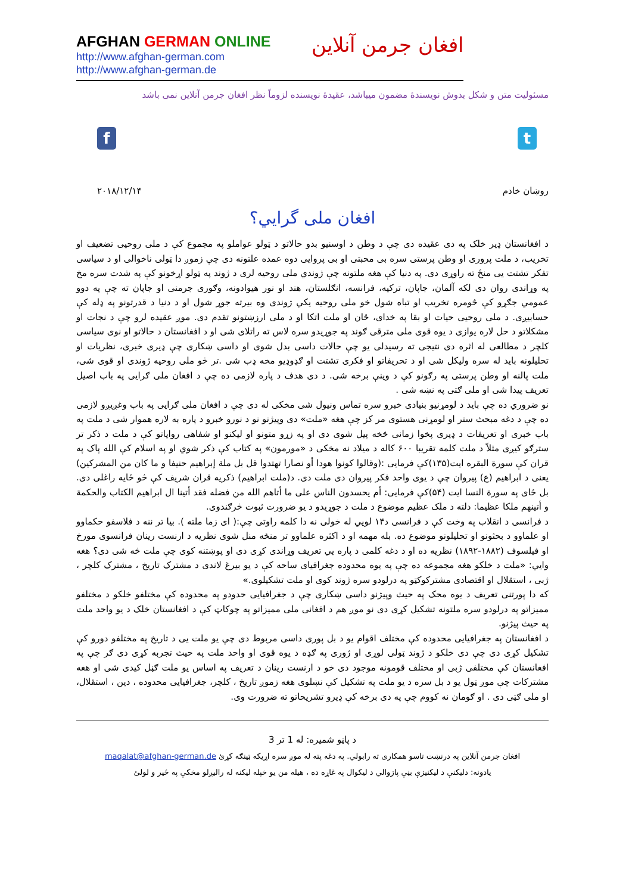AFGHAN GERMAN ONLINE
http://www.afghan-german.com
http://www.afghan-german.de
افغان جرمن آنلاین
مسئولیت متن و شکل بدوش نویسندۀ مضمون میباشد، عقیدۀ نویسنده لزوماً نظر افغان جرمن آنلاین نمی باشد
f t
روښان خادم ۲۰۱۸/۱۲/۱۴
افغان ملی گرایي؟
د افغانستان ډیر خلک په دی عقیده دی چې د وطن د اوسنیو بدو حالاتو د ټولو عواملو په مجموع کې د ملی روحیی تضعیف او تخریب، د ملت پروری او وطن پرستی سره بی محبتی او بی پروایی دوه عمده علتونه دی چې زموږ دا ټولی ناخوالی او د سیاسی تفکر تشتت یی منځ ته راوړی دی. په دنیا کې هغه ملتونه چې ژوندي ملی روحیه لری د ژوند په ټولو اړخونو کې په شدت سره مخ په وړاندی روان دی لکه آلمان، جاپان، ترکیه، فرانسه، انګلستان، هند او نور هیوادونه، وګوری جرمنی او جاپان ته چې په دوو عمومي جګړو کې څومره تخریب او تباه شول خو ملی روحیه یکي ژوندی وه بیرته جوړ شول او د دنیا د قدرتونو په ډله کې حسابیږی. د ملی روحیی حیات او بقا په خدای، ځان او ملت اتکا او د ملی ارزښتونو تقدم دی. موږ عقیده لرو چې د نجات او مشکلاتو د حل لاره یوازی د یوه قوی ملی مترقی ګوند په جوړیدو سره لاس ته راتلای شی او د افغانستان د حالاتو او نوی سیاسی کلچر د مطالعی له اثره دی نتیجی ته رسیدلی یو چې حالات داسی بدل شوی او داسی ښکاری چې ډیری خبری، نظریات او تحلیلونه باید له سره ولیکل شی او د تحریفاتو او فکری تشتت او ګډوډیو مخه ډب شی .تر څو ملی روحیه ژوندی او قوی شی، ملت پالنه او وطن پرستی په رګونو کې د وینې برخه شی. د دی هدف د پاره لازمی ده چې د افغان ملی ګرایی په باب اصیل تعریف پیدا شی او ملی ګتی په نښه شی .
نو ضروري ده چې باید د لومړنیو بنیادی خبرو سره تماس ونیول شی مخکی له دی چې د افغان ملی ګرایی په باب وغږیږو لازمی ده چې د دغه مبحث ستر او لومړنی هستوی مر کز چې هغه «ملت» دی وپیژنو نو د نورو خبرو د پاره به لاره هموار شی د ملت په باب خبری او تعریفات د ډیری پخوا زمانی څخه پیل شوی دی او په زړو متونو او لیکنو او شفاهی روایاتو کې د ملت د ذکر تر سترګو کیږی مثلاً د ملت کلمه تقریبا ۶۰۰ کاله د میلاد نه مخکی د «مورمون» په کتاب کې ذکر شوي او په اسلام کې الله پاک په قران کې سورة البقره ایت(۱۳۵)کې فرمایی :(وقالوا كونوا هودا أو نصارا تهتدوا قل بل ملة إبراهيم حنيفا و ما كان من المشركين) یعنی د ابراهیم (ع) پیروان چې د یوی واحد فکر پیروان دی ملت دی. د(ملت ابراهیم) ذکریه قران شریف کې څو ځایه راغلی دی. بل ځای په سورة النسا ایت (۵۴)کې فرمایی: أم يحسدون الناس على ما أتاهم الله من فضله فقد أتينا ال ابراهيم الكتاب والحكمة و أتينهم ملكا عظيما: دلته د ملک عظیم موضوع د ملت د جوړیدو د یو ضرورت ثبوت څرګندوی.
د فرانسی د انقلاب په وخت کې د فرانسی د۱۴ لویي له خولی نه دا کلمه راوتی چې:( ای زما ملته ). بیا تر ننه د فلاسفو حکماوو او علماوو د بحثونو او تحلیلونو موضوع ده. بله مهمه او د اکثره علماوو تر منځه منل شوی نظریه د ارنست رینان فرانسوی مورخ او فیلسوف (۱۸۸۲-۱۸۹۲) نظریه ده او د دغه کلمی د پاره یي تعریف وړاندی کړی دی او پوښتنه کوی چې ملت څه شی دی؟ هغه وایي: «ملت د خلکو هغه مجموعه ده چې په یوه محدوده جغرافیای ساحه کې د یو بیرغ لاندی د مشترک تاریخ ، مشترک کلچر ، ژبی ، استقلال او اقتصادی مشترکوکټو په درلودو سره ژوند کوی او ملت تشکیلوی.»
که دا پورتنی تعریف د یوه محک په حیث وپیژنو داسی ښکاری چې د جغرافیایی حدودو په محدوده کې مختلفو خلکو د مختلفو ممیزاتو په درلودو سره ملتونه تشکیل کړی دی نو موږ هم د افغانی ملی ممیزاتو په چوکاټ کې د افغانستان خلک د یو واحد ملت په حیث پیژنو.
د افغانستان په جغرافیایی محدوده کې مختلف اقوام یو د بل پوری داسی مربوط دی چې یو ملت یی د تاریخ په مختلفو دورو کې تشکیل کړی دی چې دی خلکو د ژوند ټولی لوړی او ژوری په ګډه د یوه قوی او واحد ملت په حیث تجربه کړی دی ګر چې په افغانستان کې مختلفی ژبی او مختلف قومونه موجود دی خو د ارنست رینان د تعریف په اساس یو ملت ګڼل کیدی شی او هغه مشترکات چې موږ ټول یو د بل سره د یو ملت په تشکیل کې نښلوی هغه زموږ تاریخ ، کلچر، جغرافیایی محدوده ، دین ، استقلال، او ملی ګټی دی . او ګومان نه کووم چې په دی برخه کې ډیرو تشریحاتو ته ضرورت وی.
د پاڼو شمیره: له 1 تر 3
افغان جرمن آنلاین په درنښت تاسو همکاری ته رابولي. په دغه پته له موږ سره اړیکه ټینګه کړئ maqalat@afghan-german.de
یادونه: دلیکنې د لیکنیزې بڼې پازوالي د لیکوال په غاړه ده ، هیله من یو خپله لیکنه له رالیږلو مخکې په ځیر و لولئ